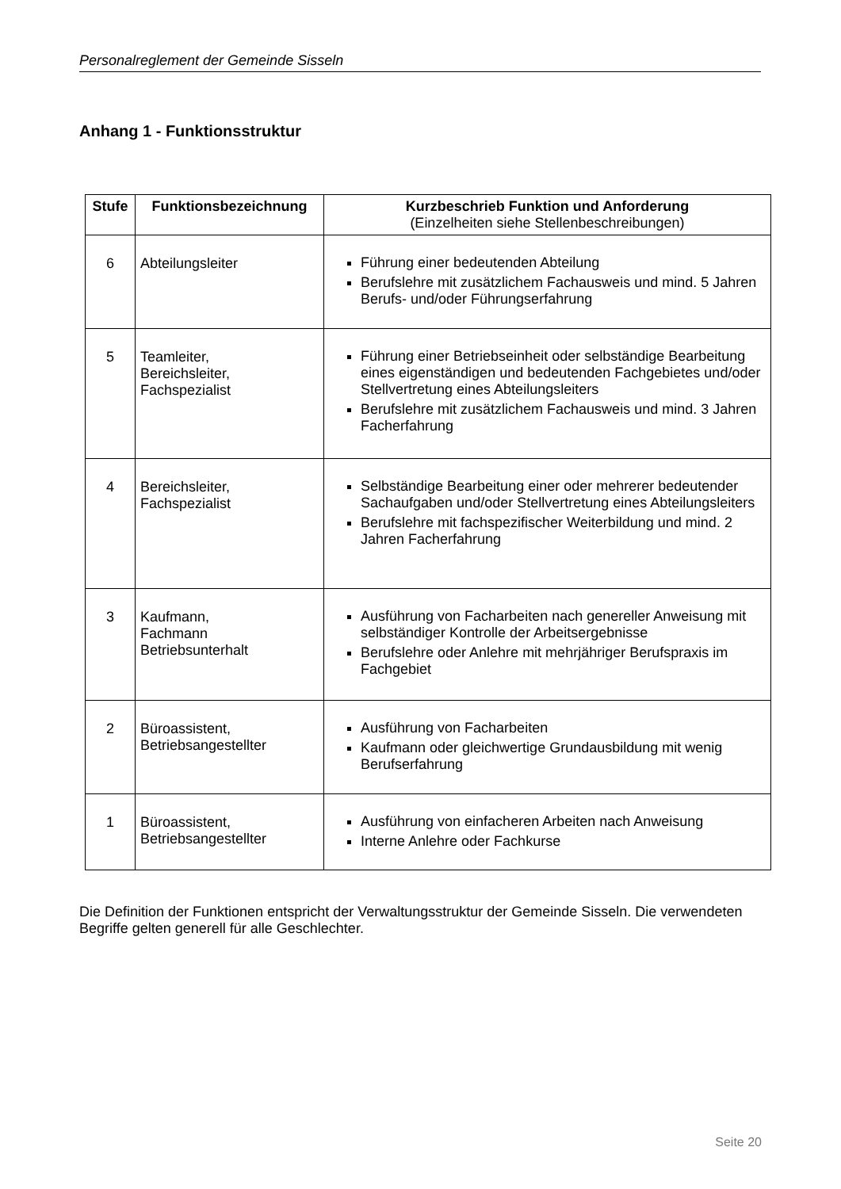Personalreglement der Gemeinde Sisseln
Anhang 1 - Funktionsstruktur
| Stufe | Funktionsbezeichnung | Kurzbeschrieb Funktion und Anforderung (Einzelheiten siehe Stellenbeschreibungen) |
| --- | --- | --- |
| 6 | Abteilungsleiter | Führung einer bedeutenden Abteilung Berufslehre mit zusätzlichem Fachausweis und mind. 5 Jahren Berufs- und/oder Führungserfahrung |
| 5 | Teamleiter, Bereichsleiter, Fachspezialist | Führung einer Betriebseinheit oder selbständige Bearbeitung eines eigenständigen und bedeutenden Fachgebietes und/oder Stellvertretung eines Abteilungsleiters Berufslehre mit zusätzlichem Fachausweis und mind. 3 Jahren Facherfahrung |
| 4 | Bereichsleiter, Fachspezialist | Selbständige Bearbeitung einer oder mehrerer bedeutender Sachaufgaben und/oder Stellvertretung eines Abteilungsleiters Berufslehre mit fachspezifischer Weiterbildung und mind. 2 Jahren Facherfahrung |
| 3 | Kaufmann, Fachmann Betriebsunterhalt | Ausführung von Facharbeiten nach genereller Anweisung mit selbständiger Kontrolle der Arbeitsergebnisse Berufslehre oder Anlehre mit mehrjähriger Berufspraxis im Fachgebiet |
| 2 | Büroassistent, Betriebsangestellter | Ausführung von Facharbeiten Kaufmann oder gleichwertige Grundausbildung mit wenig Berufserfahrung |
| 1 | Büroassistent, Betriebsangestellter | Ausführung von einfacheren Arbeiten nach Anweisung Interne Anlehre oder Fachkurse |
Die Definition der Funktionen entspricht der Verwaltungsstruktur der Gemeinde Sisseln. Die verwendeten Begriffe gelten generell für alle Geschlechter.
Seite 20